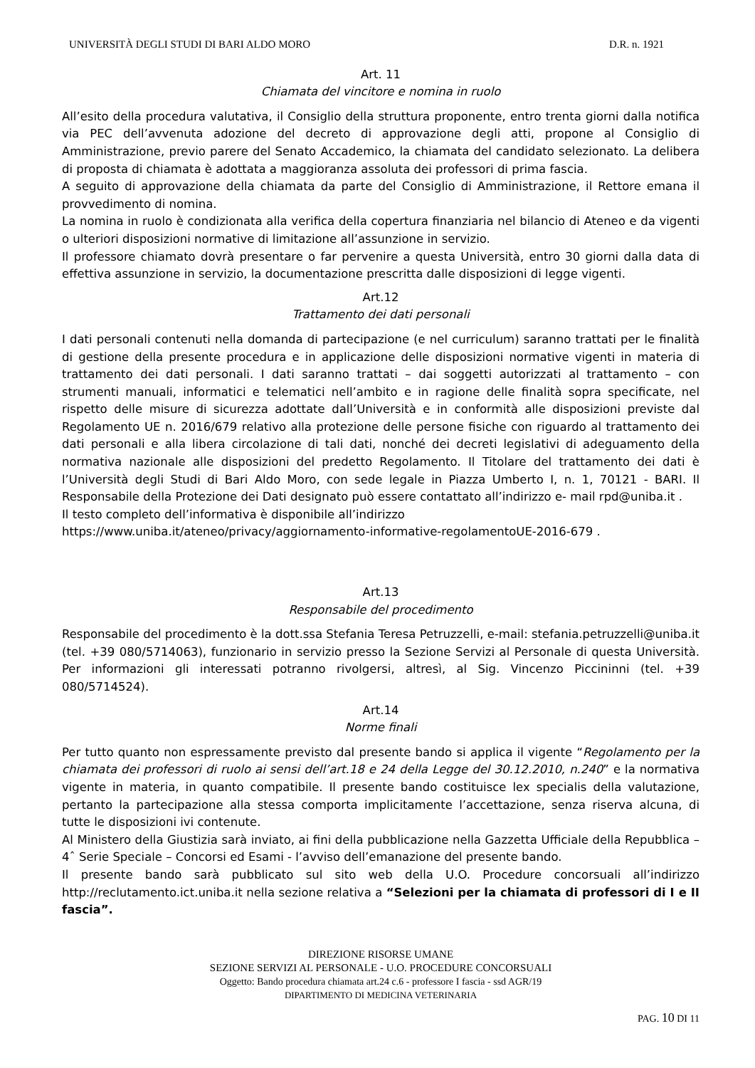UNIVERSITÀ DEGLI STUDI DI BARI ALDO MORO D.R. n. 1921
Art. 11
Chiamata del vincitore e nomina in ruolo
All’esito della procedura valutativa, il Consiglio della struttura proponente, entro trenta giorni dalla notifica via PEC dell’avvenuta adozione del decreto di approvazione degli atti, propone al Consiglio di Amministrazione, previo parere del Senato Accademico, la chiamata del candidato selezionato. La delibera di proposta di chiamata è adottata a maggioranza assoluta dei professori di prima fascia.
A seguito di approvazione della chiamata da parte del Consiglio di Amministrazione, il Rettore emana il provvedimento di nomina.
La nomina in ruolo è condizionata alla verifica della copertura finanziaria nel bilancio di Ateneo e da vigenti o ulteriori disposizioni normative di limitazione all’assunzione in servizio.
Il professore chiamato dovrà presentare o far pervenire a questa Università, entro 30 giorni dalla data di effettiva assunzione in servizio, la documentazione prescritta dalle disposizioni di legge vigenti.
Art.12
Trattamento dei dati personali
I dati personali contenuti nella domanda di partecipazione (e nel curriculum) saranno trattati per le finalità di gestione della presente procedura e in applicazione delle disposizioni normative vigenti in materia di trattamento dei dati personali. I dati saranno trattati – dai soggetti autorizzati al trattamento – con strumenti manuali, informatici e telematici nell’ambito e in ragione delle finalità sopra specificate, nel rispetto delle misure di sicurezza adottate dall’Università e in conformità alle disposizioni previste dal Regolamento UE n. 2016/679 relativo alla protezione delle persone fisiche con riguardo al trattamento dei dati personali e alla libera circolazione di tali dati, nonché dei decreti legislativi di adeguamento della normativa nazionale alle disposizioni del predetto Regolamento. Il Titolare del trattamento dei dati è l’Università degli Studi di Bari Aldo Moro, con sede legale in Piazza Umberto I, n. 1, 70121 - BARI. Il Responsabile della Protezione dei Dati designato può essere contattato all’indirizzo e- mail rpd@uniba.it .
Il testo completo dell’informativa è disponibile all’indirizzo
https://www.uniba.it/ateneo/privacy/aggiornamento-informative-regolamentoUE-2016-679 .
Art.13
Responsabile del procedimento
Responsabile del procedimento è la dott.ssa Stefania Teresa Petruzzelli, e-mail: stefania.petruzzelli@uniba.it (tel. +39 080/5714063), funzionario in servizio presso la Sezione Servizi al Personale di questa Università. Per informazioni gli interessati potranno rivolgersi, altresì, al Sig. Vincenzo Piccininni (tel. +39 080/5714524).
Art.14
Norme finali
Per tutto quanto non espressamente previsto dal presente bando si applica il vigente “Regolamento per la chiamata dei professori di ruolo ai sensi dell’art.18 e 24 della Legge del 30.12.2010, n.240” e la normativa vigente in materia, in quanto compatibile. Il presente bando costituisce lex specialis della valutazione, pertanto la partecipazione alla stessa comporta implicitamente l’accettazione, senza riserva alcuna, di tutte le disposizioni ivi contenute.
Al Ministero della Giustizia sarà inviato, ai fini della pubblicazione nella Gazzetta Ufficiale della Repubblica – 4ˆ Serie Speciale – Concorsi ed Esami - l’avviso dell’emanazione del presente bando.
Il presente bando sarà pubblicato sul sito web della U.O. Procedure concorsuali all’indirizzo http://reclutamento.ict.uniba.it nella sezione relativa a “Selezioni per la chiamata di professori di I e II fascia”.
DIREZIONE RISORSE UMANE
SEZIONE SERVIZI AL PERSONALE - U.O. PROCEDURE CONCORSUALI
Oggetto: Bando procedura chiamata art.24 c.6 - professore I fascia - ssd AGR/19
DIPARTIMENTO DI MEDICINA VETERINARIA
PAG. 10 DI 11